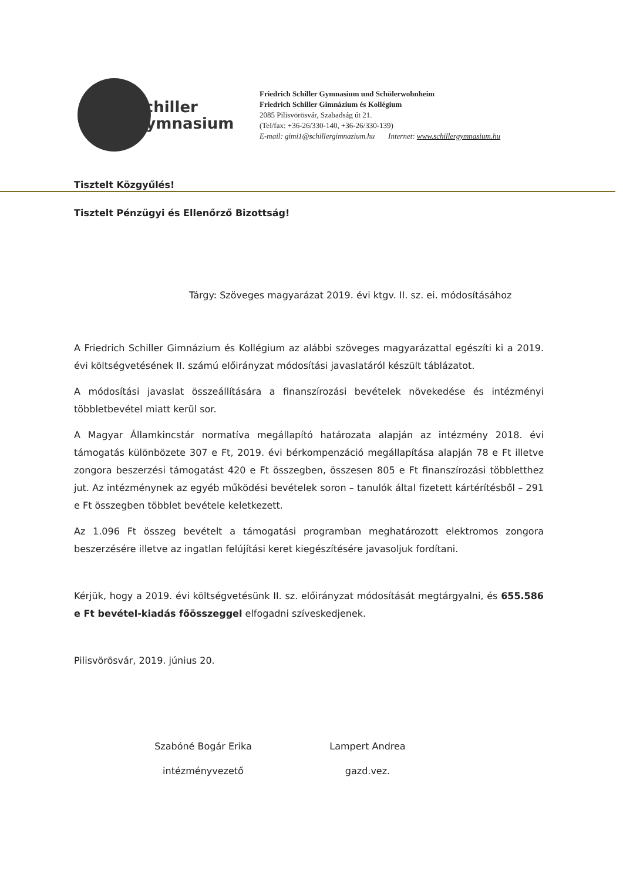Schiller
Gymnasium
Friedrich Schiller Gymnasium und Schülerwohnheim
Friedrich Schiller Gimnázium és Kollégium
2085 Pilisvörösvár, Szabadság út 21.
(Tel/fax: +36-26/330-140, +36-26/330-139)
E-mail: gimi1@schillergimnazium.hu Internet: www.schillergymnasium.hu
Tisztelt Közgyűlés!
Tisztelt Pénzügyi és Ellenőrző Bizottság!
Tárgy: Szöveges magyarázat 2019. évi ktgv. II. sz. ei. módosításához
A Friedrich Schiller Gimnázium és Kollégium az alábbi szöveges magyarázattal egészíti ki a 2019. évi költségvetésének II. számú előirányzat módosítási javaslatáról készült táblázatot.
A módosítási javaslat összeállítására a finanszírozási bevételek növekedése és intézményi többletbevétel miatt kerül sor.
A Magyar Államkincstár normatíva megállapító határozata alapján az intézmény 2018. évi támogatás különbözete 307 e Ft, 2019. évi bérkompenzáció megállapítása alapján 78 e Ft illetve zongora beszerzési támogatást 420 e Ft összegben, összesen 805 e Ft finanszírozási többletthez jut. Az intézménynek az egyéb működési bevételek soron – tanulók által fizetett kártérítésből – 291 e Ft összegben többlet bevétele keletkezett.
Az 1.096 Ft összeg bevételt a támogatási programban meghatározott elektromos zongora beszerzésére illetve az ingatlan felújítási keret kiegészítésére javasoljuk fordítani.
Kérjük, hogy a 2019. évi költségvetésünk II. sz. előirányzat módosítását megtárgyalni, és 655.586 e Ft bevétel-kiadás főösszeggel elfogadni szíveskedjenek.
Pilisvörösvár, 2019. június 20.
Szabóné Bogár Erika
intézményvezető
Lampert Andrea
gazd.vez.